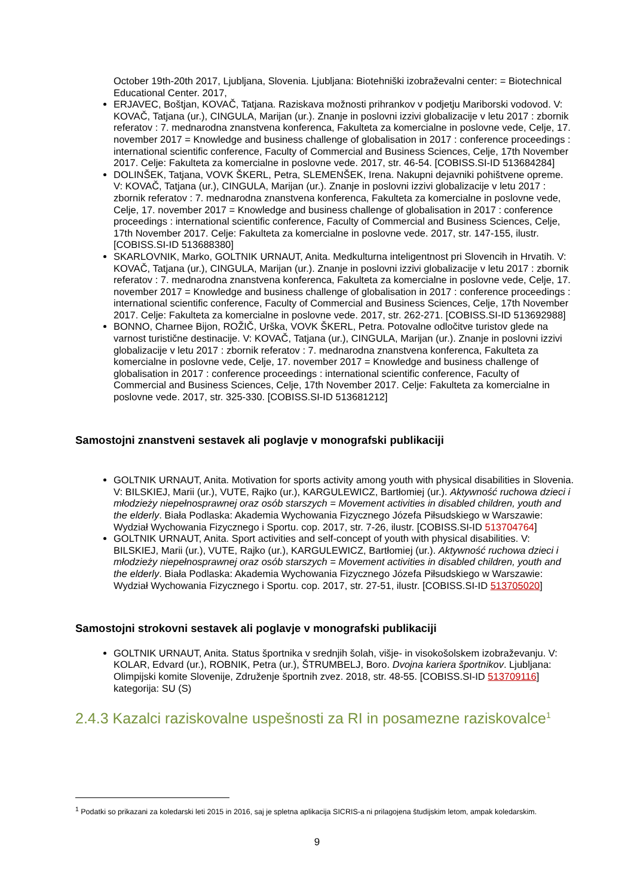October 19th-20th 2017, Ljubljana, Slovenia. Ljubljana: Biotehniški izobraževalni center: = Biotechnical Educational Center. 2017,
ERJAVEC, Boštjan, KOVAČ, Tatjana. Raziskava možnosti prihrankov v podjetju Mariborski vodovod. V: KOVAČ, Tatjana (ur.), CINGULA, Marijan (ur.). Znanje in poslovni izzivi globalizacije v letu 2017 : zbornik referatov : 7. mednarodna znanstvena konferenca, Fakulteta za komercialne in poslovne vede, Celje, 17. november 2017 = Knowledge and business challenge of globalisation in 2017 : conference proceedings : international scientific conference, Faculty of Commercial and Business Sciences, Celje, 17th November 2017. Celje: Fakulteta za komercialne in poslovne vede. 2017, str. 46-54. [COBISS.SI-ID 513684284]
DOLINŠEK, Tatjana, VOVK ŠKERL, Petra, SLEMENŠEK, Irena. Nakupni dejavniki pohištvene opreme. V: KOVAČ, Tatjana (ur.), CINGULA, Marijan (ur.). Znanje in poslovni izzivi globalizacije v letu 2017 : zbornik referatov : 7. mednarodna znanstvena konferenca, Fakulteta za komercialne in poslovne vede, Celje, 17. november 2017 = Knowledge and business challenge of globalisation in 2017 : conference proceedings : international scientific conference, Faculty of Commercial and Business Sciences, Celje, 17th November 2017. Celje: Fakulteta za komercialne in poslovne vede. 2017, str. 147-155, ilustr. [COBISS.SI-ID 513688380]
SKARLOVNIK, Marko, GOLTNIK URNAUT, Anita. Medkulturna inteligentnost pri Slovencih in Hrvatih. V: KOVAČ, Tatjana (ur.), CINGULA, Marijan (ur.). Znanje in poslovni izzivi globalizacije v letu 2017 : zbornik referatov : 7. mednarodna znanstvena konferenca, Fakulteta za komercialne in poslovne vede, Celje, 17. november 2017 = Knowledge and business challenge of globalisation in 2017 : conference proceedings : international scientific conference, Faculty of Commercial and Business Sciences, Celje, 17th November 2017. Celje: Fakulteta za komercialne in poslovne vede. 2017, str. 262-271. [COBISS.SI-ID 513692988]
BONNO, Charnee Bijon, ROŽIČ, Urška, VOVK ŠKERL, Petra. Potovalne odločitve turistov glede na varnost turistične destinacije. V: KOVAČ, Tatjana (ur.), CINGULA, Marijan (ur.). Znanje in poslovni izzivi globalizacije v letu 2017 : zbornik referatov : 7. mednarodna znanstvena konferenca, Fakulteta za komercialne in poslovne vede, Celje, 17. november 2017 = Knowledge and business challenge of globalisation in 2017 : conference proceedings : international scientific conference, Faculty of Commercial and Business Sciences, Celje, 17th November 2017. Celje: Fakulteta za komercialne in poslovne vede. 2017, str. 325-330. [COBISS.SI-ID 513681212]
Samostojni znanstveni sestavek ali poglavje v monografski publikaciji
GOLTNIK URNAUT, Anita. Motivation for sports activity among youth with physical disabilities in Slovenia. V: BILSKIEJ, Marii (ur.), VUTE, Rajko (ur.), KARGULEWICZ, Bartłomiej (ur.). Aktywność ruchowa dzieci i młodzieży niepełnosprawnej oraz osób starszych = Movement activities in disabled children, youth and the elderly. Biała Podlaska: Akademia Wychowania Fizycznego Józefa Piłsudskiego w Warszawie: Wydział Wychowania Fizycznego i Sportu. cop. 2017, str. 7-26, ilustr. [COBISS.SI-ID 513704764]
GOLTNIK URNAUT, Anita. Sport activities and self-concept of youth with physical disabilities. V: BILSKIEJ, Marii (ur.), VUTE, Rajko (ur.), KARGULEWICZ, Bartłomiej (ur.). Aktywność ruchowa dzieci i młodzieży niepełnosprawnej oraz osób starszych = Movement activities in disabled children, youth and the elderly. Biała Podlaska: Akademia Wychowania Fizycznego Józefa Piłsudskiego w Warszawie: Wydział Wychowania Fizycznego i Sportu. cop. 2017, str. 27-51, ilustr. [COBISS.SI-ID 513705020]
Samostojni strokovni sestavek ali poglavje v monografski publikaciji
GOLTNIK URNAUT, Anita. Status športnika v srednjih šolah, višje- in visokošolskem izobraževanju. V: KOLAR, Edvard (ur.), ROBNIK, Petra (ur.), ŠTRUMBELJ, Boro. Dvojna kariera športnikov. Ljubljana: Olimpijski komite Slovenije, Združenje športnih zvez. 2018, str. 48-55. [COBISS.SI-ID 513709116] kategorija: SU (S)
2.4.3 Kazalci raziskovalne uspešnosti za RI in posamezne raziskovalce<sup>1</sup>
<sup>1</sup> Podatki so prikazani za koledarski leti 2015 in 2016, saj je spletna aplikacija SICRIS-a ni prilagojena študijskim letom, ampak koledarskim.
9